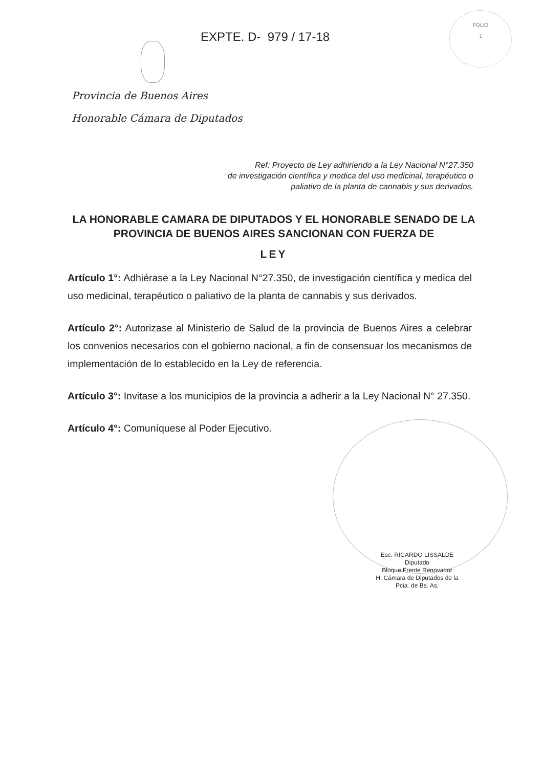FOLIO
1
EXPTE. D- 979 / 17-18
Provincia de Buenos Aires
Honorable Cámara de Diputados
Ref: Proyecto de Ley adhiriendo a la Ley Nacional N°27.350
de investigación científica y medica del uso medicinal, terapéutico o
paliativo de la planta de cannabis y sus derivados.
LA HONORABLE CAMARA DE DIPUTADOS Y EL HONORABLE SENADO DE LA PROVINCIA DE BUENOS AIRES SANCIONAN CON FUERZA DE
LEY
Artículo 1°: Adhiérase a la Ley Nacional N°27.350, de investigación científica y medica del uso medicinal, terapéutico o paliativo de la planta de cannabis y sus derivados.
Artículo 2°: Autorizase al Ministerio de Salud de la provincia de Buenos Aires a celebrar los convenios necesarios con el gobierno nacional, a fin de consensuar los mecanismos de implementación de lo establecido en la Ley de referencia.
Artículo 3°: Invitase a los municipios de la provincia a adherir a la Ley Nacional N° 27.350.
Artículo 4°: Comuníquese al Poder Ejecutivo.
Esc. RICARDO LISSALDE
Diputado
Bloque Frente Renovador
H. Cámara de Diputados de la Pcia. de Bs. As.